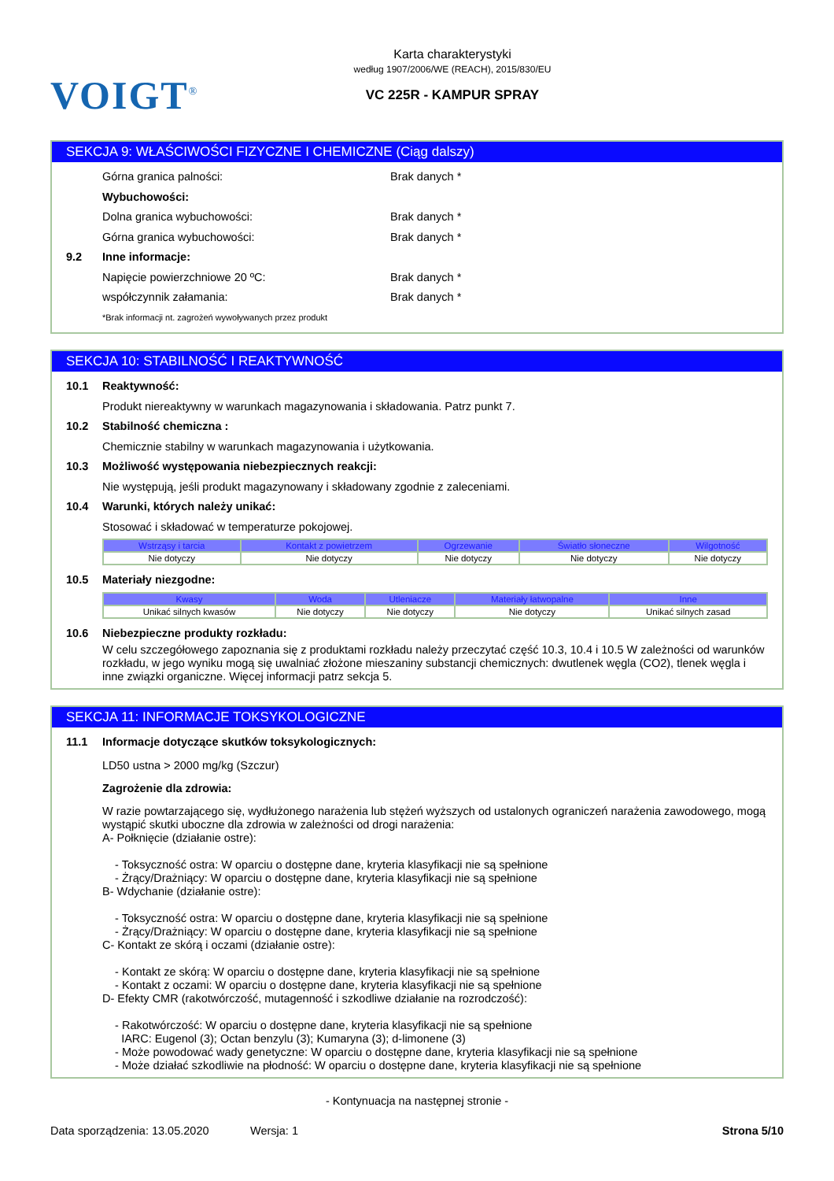VOIGT<sup>®</sup>
Karta charakterystyki
według 1907/2006/WE (REACH), 2015/830/EU
VC 225R - KAMPUR SPRAY
SEKCJA 9: WŁAŚCIWOŚCI FIZYCZNE I CHEMICZNE (Ciąg dalszy)
Górna granica palności: Brak danych *
Wybuchowości:
Dolna granica wybuchowości: Brak danych *
Górna granica wybuchowości: Brak danych *
9.2 Inne informacje:
Napięcie powierzchniowe 20 ºC: Brak danych *
współczynnik załamania: Brak danych *
*Brak informacji nt. zagrożeń wywoływanych przez produkt
SEKCJA 10: STABILNOŚĆ I REAKTYWNOŚĆ
10.1 Reaktywność:
Produkt niereaktywny w warunkach magazynowania i składowania. Patrz punkt 7.
10.2 Stabilność chemiczna :
Chemicznie stabilny w warunkach magazynowania i użytkowania.
10.3 Możliwość występowania niebezpiecznych reakcji:
Nie występują, jeśli produkt magazynowany i składowany zgodnie z zaleceniami.
10.4 Warunki, których należy unikać:
Stosować i składować w temperaturze pokojowej.
| Wstrząsy i tarcia | Kontakt z powietrzem | Ogrzewanie | Światło słoneczne | Wilgotność |
| --- | --- | --- | --- | --- |
| Nie dotyczy | Nie dotyczy | Nie dotyczy | Nie dotyczy | Nie dotyczy |
10.5 Materiały niezgodne:
| Kwasy | Woda | Utleniacze | Materiały łatwopalne | Inne |
| --- | --- | --- | --- | --- |
| Unikać silnych kwasów | Nie dotyczy | Nie dotyczy | Nie dotyczy | Unikać silnych zasad |
10.6 Niebezpieczne produkty rozkładu:
W celu szczegółowego zapoznania się z produktami rozkładu należy przeczytać część 10.3, 10.4 i 10.5 W zależności od warunków rozkładu, w jego wyniku mogą się uwalniać złożone mieszaniny substancji chemicznych: dwutlenek węgla (CO2), tlenek węgla i inne związki organiczne. Więcej informacji patrz sekcja 5.
SEKCJA 11: INFORMACJE TOKSYKOLOGICZNE
11.1 Informacje dotyczące skutków toksykologicznych:
LD50 ustna > 2000 mg/kg (Szczur)
Zagrożenie dla zdrowia:
W razie powtarzającego się, wydłużonego narażenia lub stężeń wyższych od ustalonych ograniczeń narażenia zawodowego, mogą wystąpić skutki uboczne dla zdrowia w zależności od drogi narażenia:
A- Połknięcie (działanie ostre):
- Toksyczność ostra: W oparciu o dostępne dane, kryteria klasyfikacji nie są spełnione
- Żrący/Drażniący: W oparciu o dostępne dane, kryteria klasyfikacji nie są spełnione
B- Wdychanie (działanie ostre):
- Toksyczność ostra: W oparciu o dostępne dane, kryteria klasyfikacji nie są spełnione
- Żrący/Drażniący: W oparciu o dostępne dane, kryteria klasyfikacji nie są spełnione
C- Kontakt ze skórą i oczami (działanie ostre):
- Kontakt ze skórą: W oparciu o dostępne dane, kryteria klasyfikacji nie są spełnione
- Kontakt z oczami: W oparciu o dostępne dane, kryteria klasyfikacji nie są spełnione
D- Efekty CMR (rakotwórczość, mutagenność i szkodliwe działanie na rozrodczość):
- Rakotwórczość: W oparciu o dostępne dane, kryteria klasyfikacji nie są spełnione
IARC: Eugenol (3); Octan benzylu (3); Kumaryna (3); d-limonene (3)
- Może powodować wady genetyczne: W oparciu o dostępne dane, kryteria klasyfikacji nie są spełnione
- Może działać szkodliwie na płodność: W oparciu o dostępne dane, kryteria klasyfikacji nie są spełnione
- Kontynuacja na następnej stronie -
Data sporządzenia: 13.05.2020 Wersja: 1 Strona 5/10